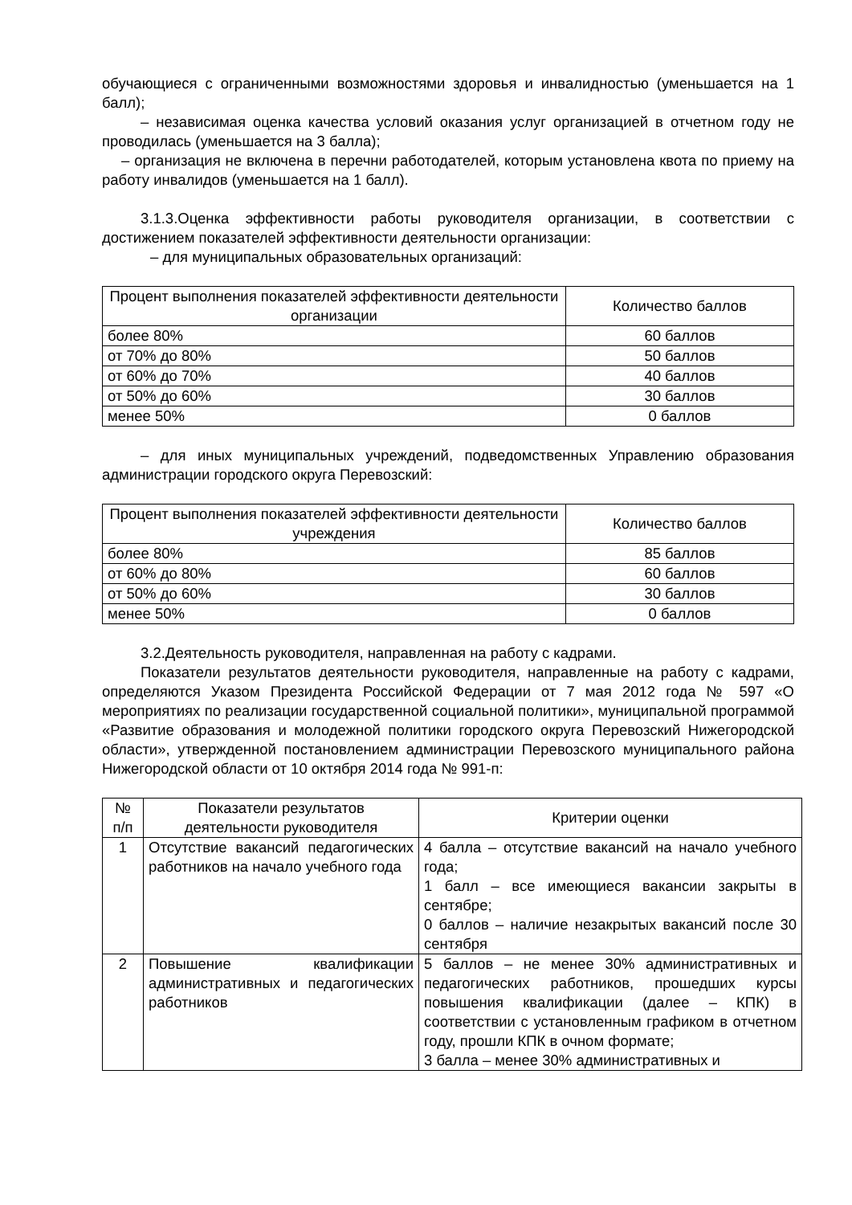обучающиеся с ограниченными возможностями здоровья и инвалидностью (уменьшается на 1 балл);
– независимая оценка качества условий оказания услуг организацией в отчетном году не проводилась (уменьшается на 3 балла);
– организация не включена в перечни работодателей, которым установлена квота по приему на работу инвалидов (уменьшается на 1 балл).
3.1.3.Оценка эффективности работы руководителя организации, в соответствии с достижением показателей эффективности деятельности организации:
– для муниципальных образовательных организаций:
| Процент выполнения показателей эффективности деятельности организации | Количество баллов |
| --- | --- |
| более 80% | 60 баллов |
| от 70% до 80% | 50 баллов |
| от 60% до 70% | 40 баллов |
| от 50% до 60% | 30 баллов |
| менее 50% | 0 баллов |
– для иных муниципальных учреждений, подведомственных Управлению образования администрации городского округа Перевозский:
| Процент выполнения показателей эффективности деятельности учреждения | Количество баллов |
| --- | --- |
| более 80% | 85 баллов |
| от 60% до 80% | 60 баллов |
| от 50% до 60% | 30 баллов |
| менее 50% | 0 баллов |
3.2.Деятельность руководителя, направленная на работу с кадрами.
Показатели результатов деятельности руководителя, направленные на работу с кадрами, определяются Указом Президента Российской Федерации от 7 мая 2012 года № 597 «О мероприятиях по реализации государственной социальной политики», муниципальной программой «Развитие образования и молодежной политики городского округа Перевозский Нижегородской области», утвержденной постановлением администрации Перевозского муниципального района Нижегородской области от 10 октября 2014 года № 991-п:
| № п/п | Показатели результатов деятельности руководителя | Критерии оценки |
| --- | --- | --- |
| 1 | Отсутствие вакансий педагогических работников на начало учебного года | 4 балла – отсутствие вакансий на начало учебного года; 1 балл – все имеющиеся вакансии закрыты в сентябре; 0 баллов – наличие незакрытых вакансий после 30 сентября |
| 2 | Повышение квалификации административных и педагогических работников | 5 баллов – не менее 30% административных и педагогических работников, прошедших курсы повышения квалификации (далее – КПК) в соответствии с установленным графиком в отчетном году, прошли КПК в очном формате; 3 балла – менее 30% административных и |